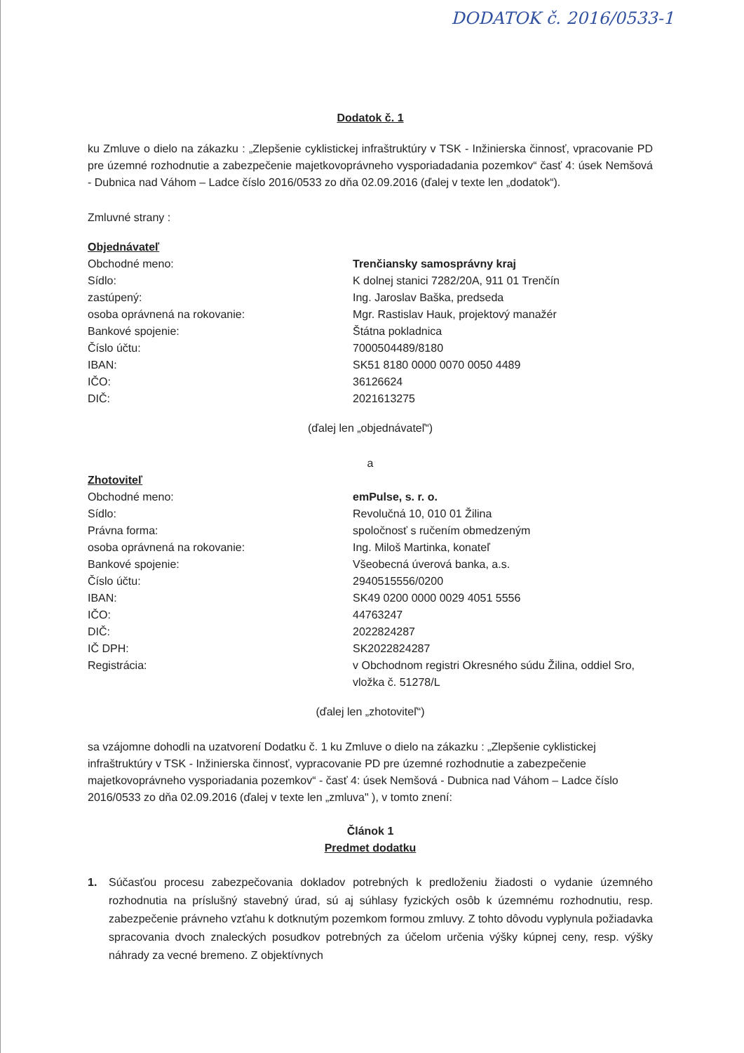DODATOK č. 2016/0533-1
Dodatok č. 1
ku Zmluve o dielo na zákazku : „Zlepšenie cyklistickej infraštruktúry v TSK - Inžinierska činnosť, vpracovanie PD pre územné rozhodnutie a zabezpečenie majetkovoprávneho vysporiadadania pozemkov“ časť 4: úsek Nemšová - Dubnica nad Váhom – Ladce číslo 2016/0533 zo dňa 02.09.2016 (ďalej v texte len „dodatok“).
Zmluvné strany :
Objednávateľ
| Obchodné meno: | Trenčiansky samosprávny kraj |
| Sídlo: | K dolnej stanici 7282/20A, 911 01 Trenčín |
| zastúpený: | Ing. Jaroslav Baška, predseda |
| osoba oprávnená na rokovanie: | Mgr. Rastislav Hauk, projektový manažér |
| Bankové spojenie: | Štátna pokladnica |
| Číslo účtu: | 7000504489/8180 |
| IBAN: | SK51 8180 0000 0070 0050 4489 |
| IČO: | 36126624 |
| DIČ: | 2021613275 |
(ďalej len „objednávateľ“)
a
Zhotoviteľ
| Obchodné meno: | emPulse, s. r. o. |
| Sídlo: | Revolučná 10, 010 01 Žilina |
| Právna forma: | spoločnosť s ručením obmedzeným |
| osoba oprávnená na rokovanie: | Ing. Miloš Martinka, konateľ |
| Bankové spojenie: | Všeobecná úverová banka, a.s. |
| Číslo účtu: | 2940515556/0200 |
| IBAN: | SK49 0200 0000 0029 4051 5556 |
| IČO: | 44763247 |
| DIČ: | 2022824287 |
| IČ DPH: | SK2022824287 |
| Registrácia: | v Obchodnom registri Okresného súdu Žilina, oddiel Sro, vložka č. 51278/L |
(ďalej len „zhotoviteľ“)
sa vzájomne dohodli na uzatvorení Dodatku č. 1 ku Zmluve o dielo na zákazku : „Zlepšenie cyklistickej infraštruktúry v TSK - Inžinierska činnosť, vypracovanie PD pre územné rozhodnutie a zabezpečenie majetkovoprávneho vysporiadania pozemkov“ - časť 4: úsek Nemšová - Dubnica nad Váhom – Ladce číslo 2016/0533 zo dňa 02.09.2016 (ďalej v texte len „zmluva" ), v tomto znení:
Článok 1
Predmet dodatku
1. Súčasťou procesu zabezpečovania dokladov potrebných k predloženiu žiadosti o vydanie územného rozhodnutia na príslušný stavebný úrad, sú aj súhlasy fyzických osôb k územnému rozhodnutiu, resp. zabezpečenie právneho vzťahu k dotknutým pozemkom formou zmluvy. Z tohto dôvodu vyplynula požiadavka spracovania dvoch znaleckých posudkov potrebných za účelom určenia výšky kúpnej ceny, resp. výšky náhrady za vecné bremeno. Z objektívnych